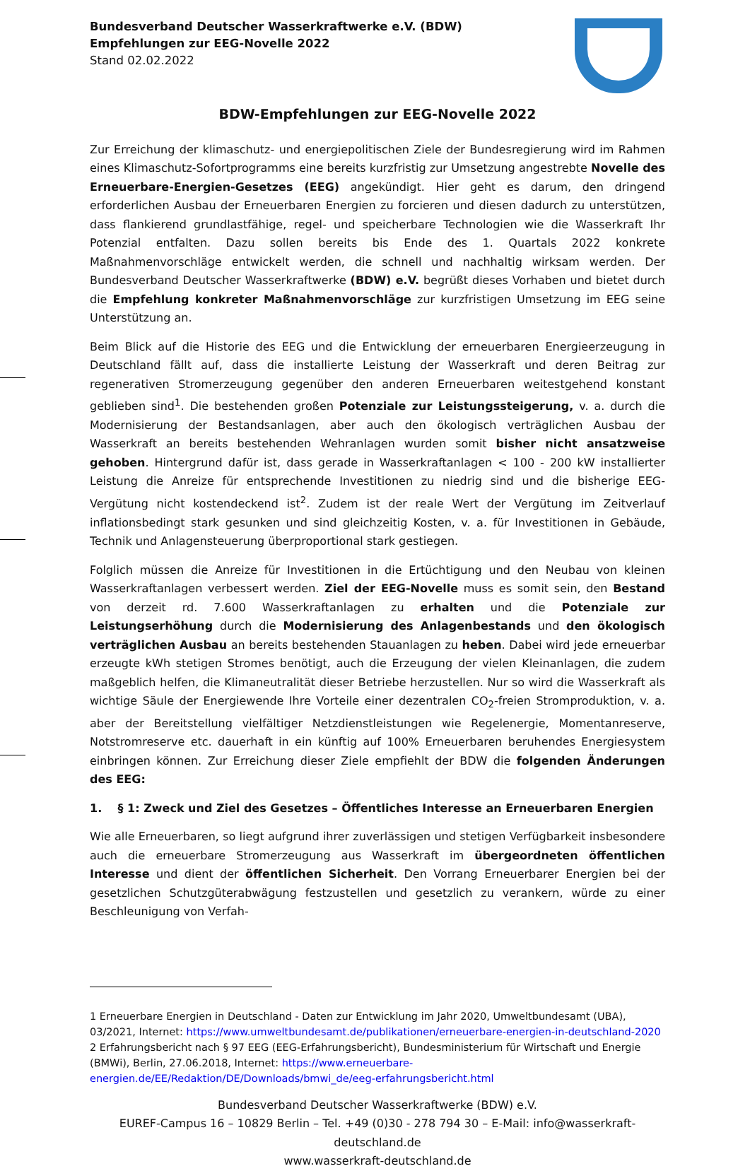Bundesverband Deutscher Wasserkraftwerke e.V. (BDW)
Empfehlungen zur EEG-Novelle 2022
Stand 02.02.2022
BDW-Empfehlungen zur EEG-Novelle 2022
Zur Erreichung der klimaschutz- und energiepolitischen Ziele der Bundesregierung wird im Rahmen eines Klimaschutz-Sofortprogramms eine bereits kurzfristig zur Umsetzung angestrebte Novelle des Erneuerbare-Energien-Gesetzes (EEG) angekündigt. Hier geht es darum, den dringend erforderlichen Ausbau der Erneuerbaren Energien zu forcieren und diesen dadurch zu unterstützen, dass flankierend grundlastfähige, regel- und speicherbare Technologien wie die Wasserkraft Ihr Potenzial entfalten. Dazu sollen bereits bis Ende des 1. Quartals 2022 konkrete Maßnahmenvorschläge entwickelt werden, die schnell und nachhaltig wirksam werden. Der Bundesverband Deutscher Wasserkraftwerke (BDW) e.V. begrüßt dieses Vorhaben und bietet durch die Empfehlung konkreter Maßnahmenvorschläge zur kurzfristigen Umsetzung im EEG seine Unterstützung an.
Beim Blick auf die Historie des EEG und die Entwicklung der erneuerbaren Energieerzeugung in Deutschland fällt auf, dass die installierte Leistung der Wasserkraft und deren Beitrag zur regenerativen Stromerzeugung gegenüber den anderen Erneuerbaren weitestgehend konstant geblieben sind<sup>1</sup>. Die bestehenden großen Potenziale zur Leistungssteigerung, v. a. durch die Modernisierung der Bestandsanlagen, aber auch den ökologisch verträglichen Ausbau der Wasserkraft an bereits bestehenden Wehranlagen wurden somit bisher nicht ansatzweise gehoben. Hintergrund dafür ist, dass gerade in Wasserkraftanlagen < 100 - 200 kW installierter Leistung die Anreize für entsprechende Investitionen zu niedrig sind und die bisherige EEG-Vergütung nicht kostendeckend ist<sup>2</sup>. Zudem ist der reale Wert der Vergütung im Zeitverlauf inflationsbedingt stark gesunken und sind gleichzeitig Kosten, v. a. für Investitionen in Gebäude, Technik und Anlagensteuerung überproportional stark gestiegen.
Folglich müssen die Anreize für Investitionen in die Ertüchtigung und den Neubau von kleinen Wasserkraftanlagen verbessert werden. Ziel der EEG-Novelle muss es somit sein, den Bestand von derzeit rd. 7.600 Wasserkraftanlagen zu erhalten und die Potenziale zur Leistungserhöhung durch die Modernisierung des Anlagenbestands und den ökologisch verträglichen Ausbau an bereits bestehenden Stauanlagen zu heben. Dabei wird jede erneuerbar erzeugte kWh stetigen Stromes benötigt, auch die Erzeugung der vielen Kleinanlagen, die zudem maßgeblich helfen, die Klimaneutralität dieser Betriebe herzustellen. Nur so wird die Wasserkraft als wichtige Säule der Energiewende Ihre Vorteile einer dezentralen CO<sub>2</sub>-freien Stromproduktion, v. a. aber der Bereitstellung vielfältiger Netzdienstleistungen wie Regelenergie, Momentanreserve, Notstromreserve etc. dauerhaft in ein künftig auf 100% Erneuerbaren beruhendes Energiesystem einbringen können. Zur Erreichung dieser Ziele empfiehlt der BDW die folgenden Änderungen des EEG:
1. § 1: Zweck und Ziel des Gesetzes – Öffentliches Interesse an Erneuerbaren Energien
Wie alle Erneuerbaren, so liegt aufgrund ihrer zuverlässigen und stetigen Verfügbarkeit insbesondere auch die erneuerbare Stromerzeugung aus Wasserkraft im übergeordneten öffentlichen Interesse und dient der öffentlichen Sicherheit. Den Vorrang Erneuerbarer Energien bei der gesetzlichen Schutzgüterabwägung festzustellen und gesetzlich zu verankern, würde zu einer Beschleunigung von Verfah-
1 Erneuerbare Energien in Deutschland - Daten zur Entwicklung im Jahr 2020, Umweltbundesamt (UBA), 03/2021, Internet: https://www.umweltbundesamt.de/publikationen/erneuerbare-energien-in-deutschland-2020
2 Erfahrungsbericht nach § 97 EEG (EEG-Erfahrungsbericht), Bundesministerium für Wirtschaft und Energie (BMWi), Berlin, 27.06.2018, Internet: https://www.erneuerbare-energien.de/EE/Redaktion/DE/Downloads/bmwi_de/eeg-erfahrungsbericht.html
Bundesverband Deutscher Wasserkraftwerke (BDW) e.V.
EUREF-Campus 16 – 10829 Berlin – Tel. +49 (0)30 - 278 794 30 – E-Mail: info@wasserkraft-deutschland.de
www.wasserkraft-deutschland.de